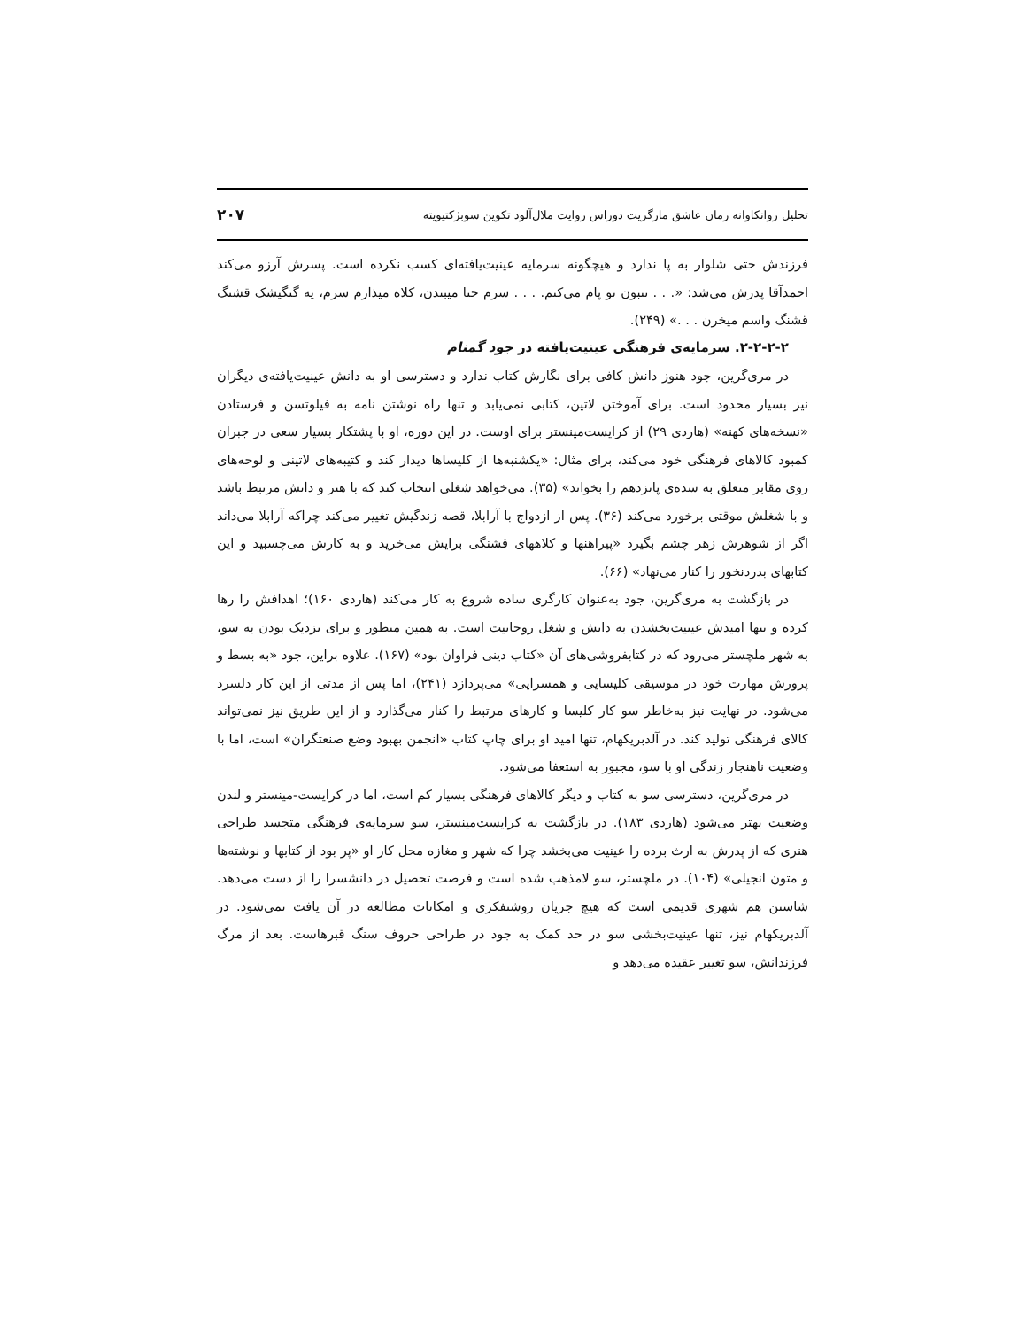تحلیل روانکاوانه رمان عاشق مارگریت دوراس روایت ملال‌آلود تکوین سوبژکتیویته ۲۰۷
فرزندش حتی شلوار به پا ندارد و هیچگونه سرمایه عینیت‌یافته‌ای کسب نکرده است. پسرش آرزو می‌کند احمدآقا پدرش می‌شد: «. . . تنبون نو پام می‌کنم. . . . سرم حنا میبندن، کلاه میذارم سرم، یه گنگیشک قشنگ قشنگ واسم میخرن . . .» (۲۴۹).
۲-۲-۲-۲. سرمایه‌ی فرهنگی عینیت‌یافته در جود گمنام
در مری‌گرین، جود هنوز دانش کافی برای نگارش کتاب ندارد و دسترسی او به دانش عینیت‌یافته‌ی دیگران نیز بسیار محدود است. برای آموختن لاتین، کتابی نمی‌یابد و تنها راه نوشتن نامه به فیلوتسن و فرستادن «نسخه‌های کهنه» (هاردی ۲۹) از کرایست‌مینستر برای اوست. در این دوره، او با پشتکار بسیار سعی در جبران کمبود کالاهای فرهنگی خود می‌کند، برای مثال: «یکشنبه‌ها از کلیساها دیدار کند و کتیبه‌های لاتینی و لوحه‌های روی مقابر متعلق به سده‌ی پانزدهم را بخواند» (۳۵). می‌خواهد شغلی انتخاب کند که با هنر و دانش مرتبط باشد و با شغلش موقتی برخورد می‌کند (۳۶). پس از ازدواج با آرابلا، قصه زندگیش تغییر می‌کند چراکه آرابلا می‌داند اگر از شوهرش زهر چشم بگیرد «پیراهنها و کلاههای قشنگی برایش می‌خرید و به کارش می‌چسبید و این کتابهای بدردنخور را کنار می‌نهاد» (۶۶).
در بازگشت به مری‌گرین، جود به‌عنوان کارگری ساده شروع به کار می‌کند (هاردی ۱۶۰)؛ اهدافش را رها کرده و تنها امیدش عینیت‌بخشدن به دانش و شغل روحانیت است. به همین منظور و برای نزدیک بودن به سو، به شهر ملچستر می‌رود که در کتابفروشی‌های آن «کتاب دینی فراوان بود» (۱۶۷). علاوه براین، جود «به بسط و پرورش مهارت خود در موسیقی کلیسایی و همسرایی» می‌پردازد (۲۴۱)، اما پس از مدتی از این کار دلسرد می‌شود. در نهایت نیز به‌خاطر سو کار کلیسا و کارهای مرتبط را کنار می‌گذارد و از این طریق نیز نمی‌تواند کالای فرهنگی تولید کند. در آلدبریکهام، تنها امید او برای چاپ کتاب «انجمن بهبود وضع صنعتگران» است، اما با وضعیت ناهنجار زندگی او با سو، مجبور به استعفا می‌شود.
در مری‌گرین، دسترسی سو به کتاب و دیگر کالاهای فرهنگی بسیار کم است، اما در کرایست-مینستر و لندن وضعیت بهتر می‌شود (هاردی ۱۸۳). در بازگشت به کرایست‌مینستر، سو سرمایه‌ی فرهنگی متجسد طراحی هنری که از پدرش به ارث برده را عینیت می‌بخشد چرا که شهر و مغازه محل کار او «پر بود از کتابها و نوشته‌ها و متون انجیلی» (۱۰۴). در ملچستر، سو لامذهب شده است و فرصت تحصیل در دانشسرا را از دست می‌دهد. شاستن هم شهری قدیمی است که هیچ جریان روشنفکری و امکانات مطالعه در آن یافت نمی‌شود. در آلدبریکهام نیز، تنها عینیت‌بخشی سو در حد کمک به جود در طراحی حروف سنگ قبرهاست. بعد از مرگ فرزندانش، سو تغییر عقیده می‌دهد و